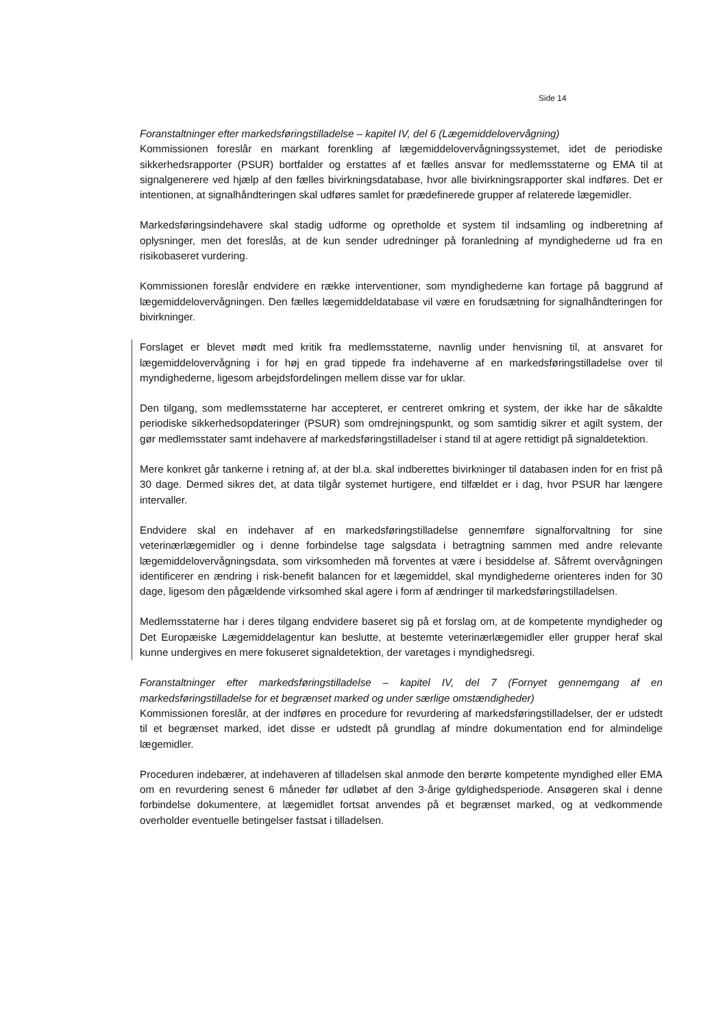Side 14
Foranstaltninger efter markedsføringstilladelse – kapitel IV, del 6 (Lægemiddelovervågning)
Kommissionen foreslår en markant forenkling af lægemiddelovervågningssystemet, idet de periodiske sikkerhedsrapporter (PSUR) bortfalder og erstattes af et fælles ansvar for medlemsstaterne og EMA til at signalgenerere ved hjælp af den fælles bivirkningsdatabase, hvor alle bivirkningsrapporter skal indføres. Det er intentionen, at signalhåndteringen skal udføres samlet for prædefinerede grupper af relaterede lægemidler.
Markedsføringsindehavere skal stadig udforme og opretholde et system til indsamling og indberetning af oplysninger, men det foreslås, at de kun sender udredninger på foranledning af myndighederne ud fra en risikobaseret vurdering.
Kommissionen foreslår endvidere en række interventioner, som myndighederne kan fortage på baggrund af lægemiddelovervågningen. Den fælles lægemiddeldatabase vil være en forudsætning for signalhåndteringen for bivirkninger.
Forslaget er blevet mødt med kritik fra medlemsstaterne, navnlig under henvisning til, at ansvaret for lægemiddelovervågning i for høj en grad tippede fra indehaverne af en markedsføringstilladelse over til myndighederne, ligesom arbejdsfordelingen mellem disse var for uklar.
Den tilgang, som medlemsstaterne har accepteret, er centreret omkring et system, der ikke har de såkaldte periodiske sikkerhedsopdateringer (PSUR) som omdrejningspunkt, og som samtidig sikrer et agilt system, der gør medlemsstater samt indehavere af markedsføringstilladelser i stand til at agere rettidigt på signaldetektion.
Mere konkret går tankerne i retning af, at der bl.a. skal indberettes bivirkninger til databasen inden for en frist på 30 dage. Dermed sikres det, at data tilgår systemet hurtigere, end tilfældet er i dag, hvor PSUR har længere intervaller.
Endvidere skal en indehaver af en markedsføringstilladelse gennemføre signalforvaltning for sine veterinærlægemidler og i denne forbindelse tage salgsdata i betragtning sammen med andre relevante lægemiddelovervågningsdata, som virksomheden må forventes at være i besiddelse af. Såfremt overvågningen identificerer en ændring i risk-benefit balancen for et lægemiddel, skal myndighederne orienteres inden for 30 dage, ligesom den pågældende virksomhed skal agere i form af ændringer til markedsføringstilladelsen.
Medlemsstaterne har i deres tilgang endvidere baseret sig på et forslag om, at de kompetente myndigheder og Det Europæiske Lægemiddelagentur kan beslutte, at bestemte veterinærlægemidler eller grupper heraf skal kunne undergives en mere fokuseret signaldetektion, der varetages i myndighedsregi.
Foranstaltninger efter markedsføringstilladelse – kapitel IV, del 7 (Fornyet gennemgang af en markedsføringstilladelse for et begrænset marked og under særlige omstændigheder)
Kommissionen foreslår, at der indføres en procedure for revurdering af markedsføringstilladelser, der er udstedt til et begrænset marked, idet disse er udstedt på grundlag af mindre dokumentation end for almindelige lægemidler.
Proceduren indebærer, at indehaveren af tilladelsen skal anmode den berørte kompetente myndighed eller EMA om en revurdering senest 6 måneder før udløbet af den 3-årige gyldighedsperiode. Ansøgeren skal i denne forbindelse dokumentere, at lægemidlet fortsat anvendes på et begrænset marked, og at vedkommende overholder eventuelle betingelser fastsat i tilladelsen.